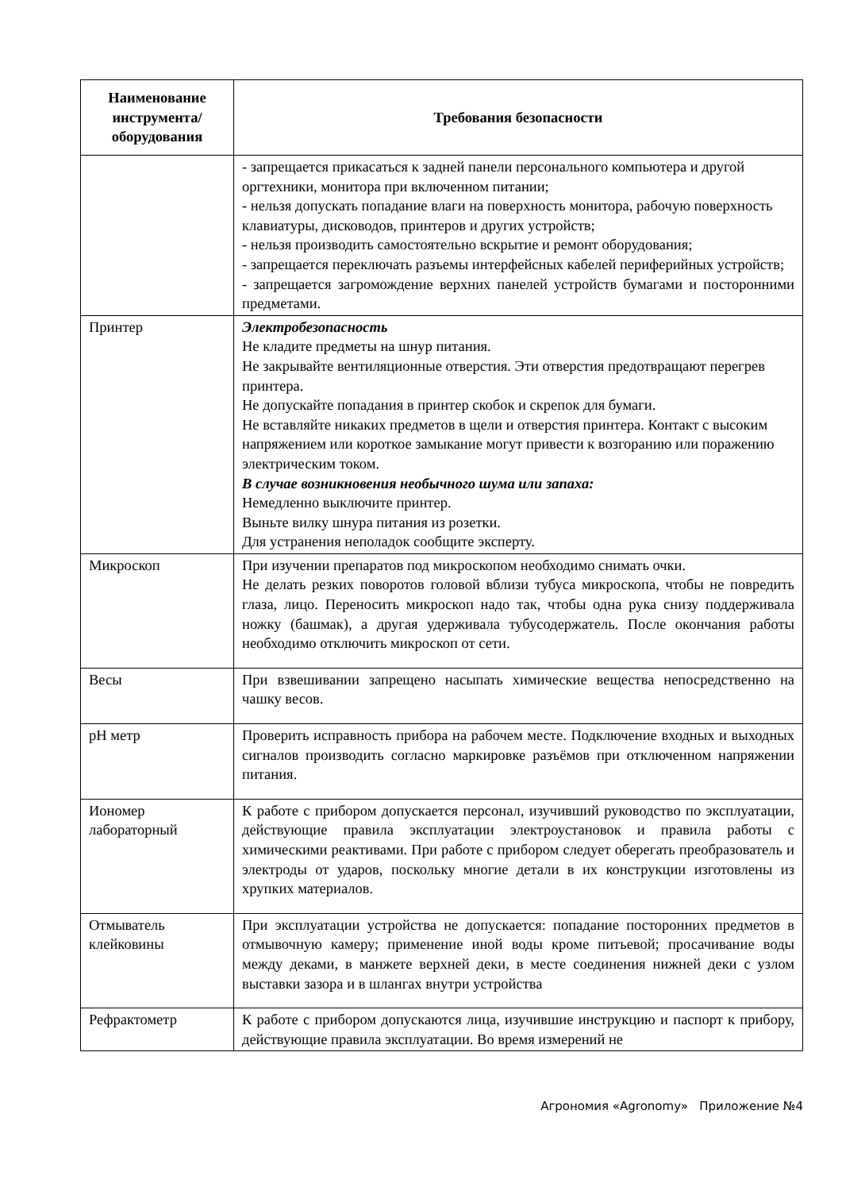| Наименование инструмента/ оборудования | Требования безопасности |
| --- | --- |
| | - запрещается прикасаться к задней панели персонального компьютера и другой оргтехники, монитора при включенном питании; - нельзя допускать попадание влаги на поверхность монитора, рабочую поверхность клавиатуры, дисководов, принтеров и других устройств; - нельзя производить самостоятельно вскрытие и ремонт оборудования; - запрещается переключать разъемы интерфейсных кабелей периферийных устройств; - запрещается загромождение верхних панелей устройств бумагами и посторонними предметами. |
| Принтер | Электробезопасность Не кладите предметы на шнур питания. Не закрывайте вентиляционные отверстия. Эти отверстия предотвращают перегрев принтера. Не допускайте попадания в принтер скобок и скрепок для бумаги. Не вставляйте никаких предметов в щели и отверстия принтера. Контакт с высоким напряжением или короткое замыкание могут привести к возгоранию или поражению электрическим током. В случае возникновения необычного шума или запаха: Немедленно выключите принтер. Выньте вилку шнура питания из розетки. Для устранения неполадок сообщите эксперту. |
| Микроскоп | При изучении препаратов под микроскопом необходимо снимать очки. Не делать резких поворотов головой вблизи тубуса микроскопа, чтобы не повредить глаза, лицо. Переносить микроскоп надо так, чтобы одна рука снизу поддерживала ножку (башмак), а другая удерживала тубусодержатель. После окончания работы необходимо отключить микроскоп от сети. |
| Весы | При взвешивании запрещено насыпать химические вещества непосредственно на чашку весов. |
| pH метр | Проверить исправность прибора на рабочем месте. Подключение входных и выходных сигналов производить согласно маркировке разъёмов при отключенном напряжении питания. |
| Иономер лабораторный | К работе с прибором допускается персонал, изучивший руководство по эксплуатации, действующие правила эксплуатации электроустановок и правила работы с химическими реактивами. При работе с прибором следует оберегать преобразователь и электроды от ударов, поскольку многие детали в их конструкции изготовлены из хрупких материалов. |
| Отмыватель клейковины | При эксплуатации устройства не допускается: попадание посторонних предметов в отмывочную камеру; применение иной воды кроме питьевой; просачивание воды между деками, в манжете верхней деки, в месте соединения нижней деки с узлом выставки зазора и в шлангах внутри устройства |
| Рефрактометр | К работе с прибором допускаются лица, изучившие инструкцию и паспорт к прибору, действующие правила эксплуатации. Во время измерений не |
Агрономия «Agronomy» Приложение №4